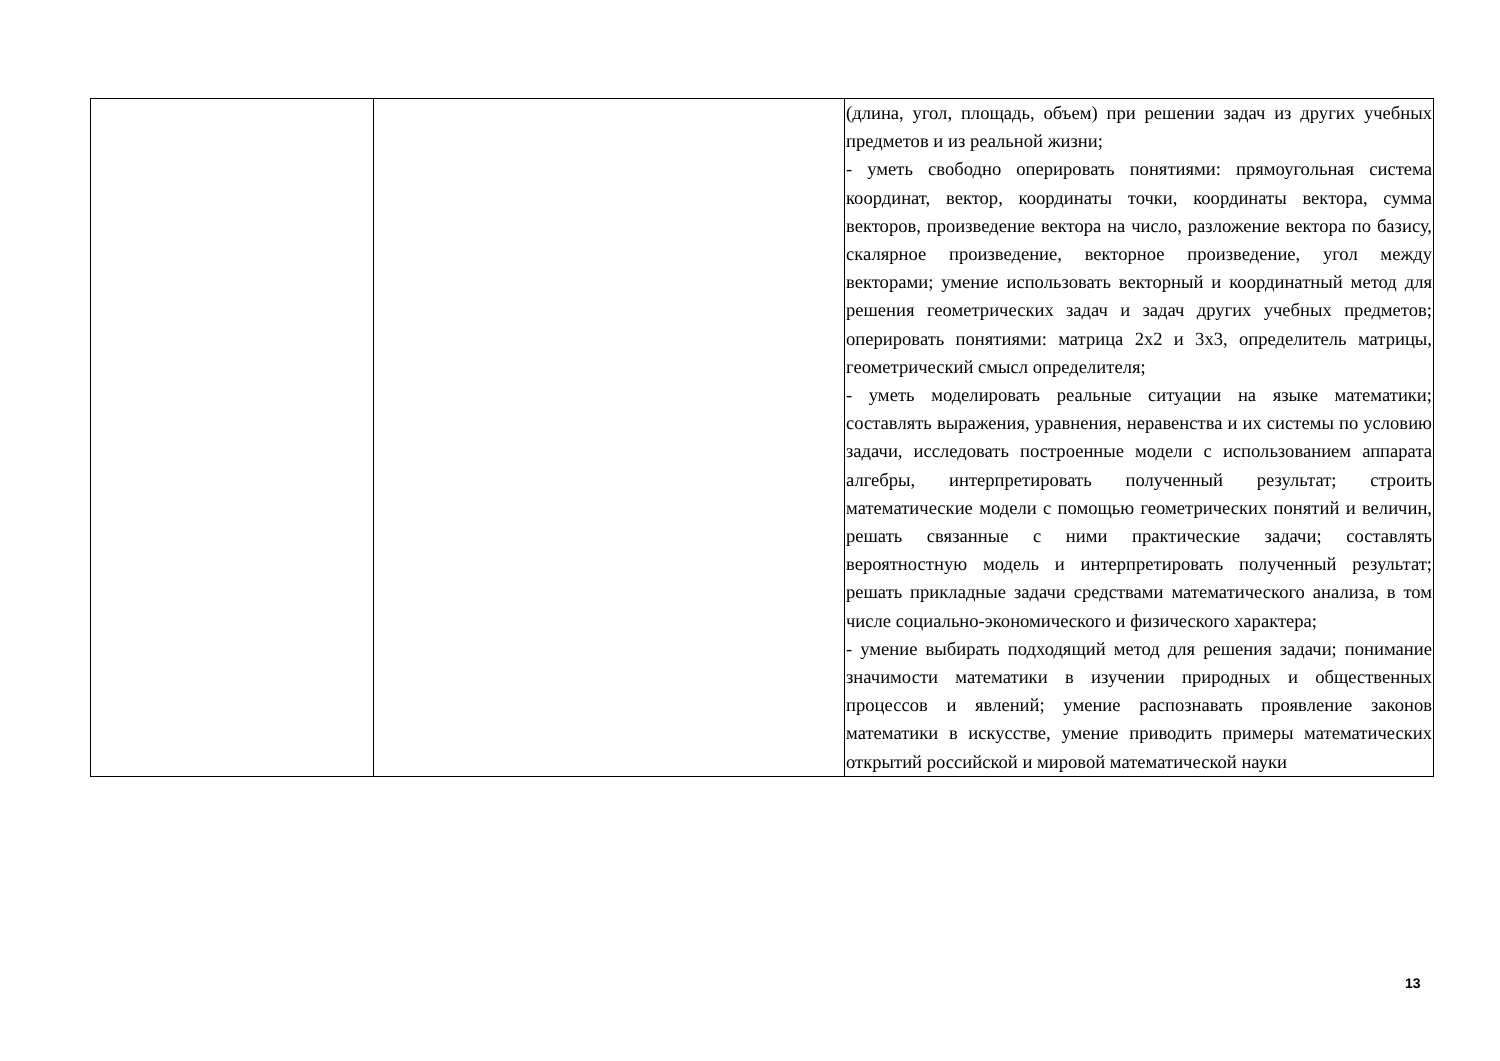| | | (длина, угол, площадь, объем) при решении задач из других учебных предметов и из реальной жизни; - уметь свободно оперировать понятиями: прямоугольная система координат, вектор, координаты точки, координаты вектора, сумма векторов, произведение вектора на число, разложение вектора по базису, скалярное произведение, векторное произведение, угол между векторами; умение использовать векторный и координатный метод для решения геометрических задач и задач других учебных предметов; оперировать понятиями: матрица 2x2 и 3x3, определитель матрицы, геометрический смысл определителя; - уметь моделировать реальные ситуации на языке математики; составлять выражения, уравнения, неравенства и их системы по условию задачи, исследовать построенные модели с использованием аппарата алгебры, интерпретировать полученный результат; строить математические модели с помощью геометрических понятий и величин, решать связанные с ними практические задачи; составлять вероятностную модель и интерпретировать полученный результат; решать прикладные задачи средствами математического анализа, в том числе социально-экономического и физического характера; - умение выбирать подходящий метод для решения задачи; понимание значимости математики в изучении природных и общественных процессов и явлений; умение распознавать проявление законов математики в искусстве, умение приводить примеры математических открытий российской и мировой математической науки |
13